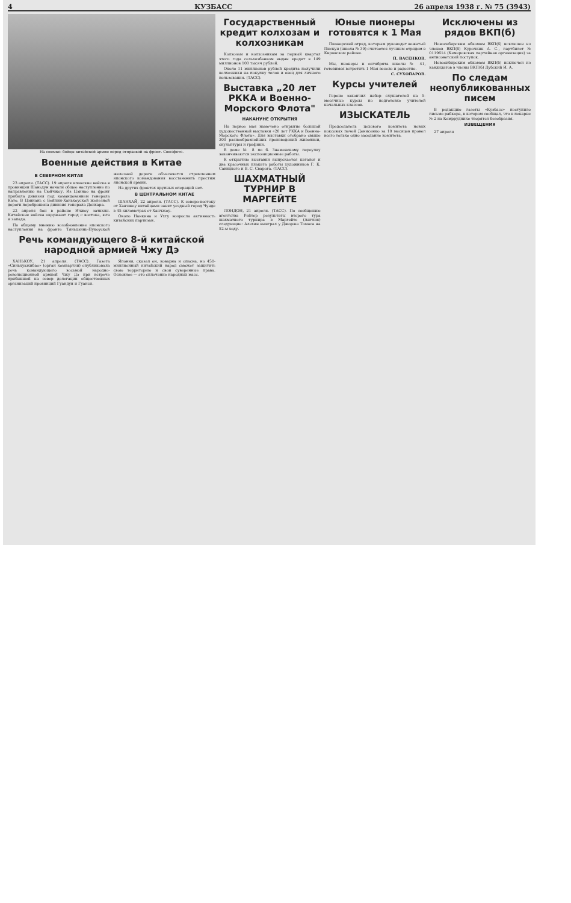4 КУЗБАСС 26 апреля 1938 г. № 75 (3943)
На снимке: бойцы китайской армии перед отправкой на фронт. Союзфото.
Военные действия в Китае
В СЕВЕРНОМ КИТАЕ
23 апреля. (ТАСС). 19 апреля японские войска в провинции Шаньдун начали общее наступление по направлению на Сюйчжоу. Из Цзинао на фронт прибыла дивизия под командованием генерала Като. В Цзинань с Бейпин-Ханькоуской железной дороги переброшена дивизия генерала Доихара.
22 апреля бои в районе Ичжоу затихли. Китайские войска окружают город с востока, юга и запада.
По общему мнению возобновление японского наступления на фронте Тяньцзинь-Пукоуской железной дороги объясняется стремлением японского командования восстановить престиж японской армии.
На других фронтах крупных операций нет.
В ЦЕНТРАЛЬНОМ КИТАЕ
ШАНХАЙ, 22 апреля. (ТАСС). К северо-востоку от Ханчжоу китайцами занят уездный город Чунде в 45 километрах от Ханчжоу.
Около Нанкина и Ухту возросла активность китайских партизан.
Речь командующего 8-й китайской народной армией Чжу Дэ
ХАНЬКОУ, 21 апреля. (ТАСС). Газета «Синьхуажибао» (орган компартии) опубликовала речь командующего восьмой народно-революционной армией Чжу Дэ при встрече прибывшей на север делегации общественных организаций провинций Гуандун и Гуанси.
Япония, сказал он, коварна и опасна, но 450-миллионный китайский народ сможет защитить свою территорию и свои суверенные права. Основное — это сплочение народных масс.
Государственный кредит колхозам и колхозникам
Колхозам и колхозникам за первый квартал этого года сельхозбанком выдан кредит в 149 миллионов 100 тысяч рублей.
Около 11 миллионов рублей кредита получили колхозники на покупку телок и овец для личного пользования. (ТАСС).
Выставка „20 лет РККА и Военно-Морского Флота"
НАКАНУНЕ ОТКРЫТИЯ
На первое мая намечено открытие большой художественной выставки «20 лет РККА и Военно-Морского Флота». Для выставки отобрано свыше 300 разнообразнейших произведений живописи, скульптуры и графики.
В доме № 8 по б. Знаменскому переулку заканчиваются экспозиционные работы.
К открытию выставки выпускается каталог и два красочных плаката работы художников Г. К. Савицкого и В. С. Сварога. (ТАСС).
ШАХМАТНЫЙ ТУРНИР В МАРГЕЙТЕ
ЛОНДОН, 21 апреля. (ТАСС). По сообщению агентства Рейтер результаты второго тура шахматного турнира в Маргейте (Англия) следующие: Алехин выиграл у Джоржа Томаса на 52-м ходу.
Юные пионеры готовятся к 1 Мая
Пионерский отряд, которым руководит вожатый Пискун (школа № 39) считается лучшим отрядом в Кировском районе.
П. ВАСЕНКОВ.
Мы, пионеры и октябрята школы № 41, готовимся встретить 1 Мая весело и радостно.
С. СУХОПАРОВ.
Курсы учителей
Гороно закончил набор слушателей на 5-месячные курсы по подготовке учителей начальных классов.
ИЗЫСКАТЕЛЬ
Председатель цехового комитета новых коксовых печей Денисенко за 10 месяцев провел всего только одно заседание комитета.
Исключены из рядов ВКП(б)
Новосибирским обкомом ВКП(б) исключен из членов ВКП(б) Курочкин А. С., партбилет № 0119614 (Кемеровская партийная организация) за антисоветский поступок.
Новосибирским обкомом ВКП(б) исключен из кандидатов в члены ВКП(б) Дубский И. А.
По следам неопубликованных писем
В редакцию газеты «Кузбасс» поступило письмо рабкора, в котором сообщал, что в пекарне № 2 на Кемрруднике творятся безобразия.
ИЗВЕЩЕНИЯ
27 апреля